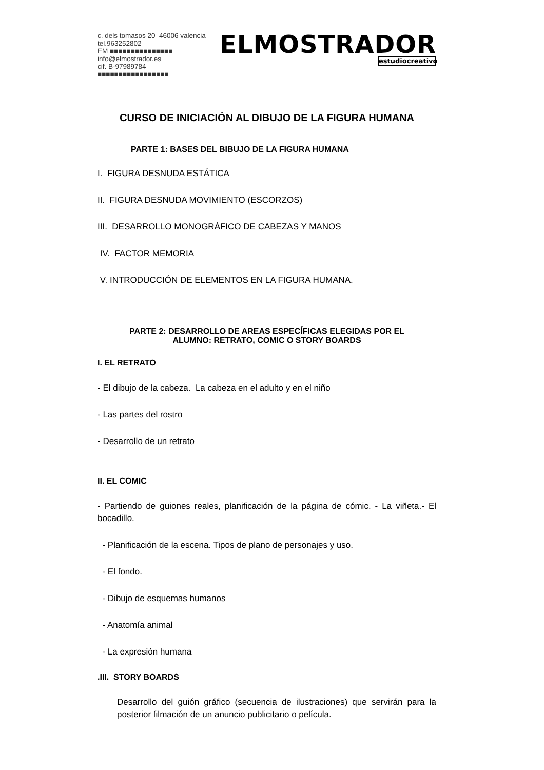c. dels tomasos 20 46006 valencia tel.963252802
EM ■■■■■■■■■■■■■■■ info@elmostrador.es
cif. B-97989784 ■■■■■■■■■■■■■■■■■
ELMOSTRADOR
estudiocreativo
CURSO DE INICIACIÓN AL DIBUJO DE LA FIGURA HUMANA
PARTE 1: BASES DEL BIBUJO DE LA FIGURA HUMANA
I. FIGURA DESNUDA ESTÁTICA
II. FIGURA DESNUDA MOVIMIENTO (ESCORZOS)
III. DESARROLLO MONOGRÁFICO DE CABEZAS Y MANOS
IV. FACTOR MEMORIA
V. INTRODUCCIÓN DE ELEMENTOS EN LA FIGURA HUMANA.
PARTE 2: DESARROLLO DE AREAS ESPECÍFICAS ELEGIDAS POR EL
ALUMNO: RETRATO, COMIC O STORY BOARDS
I. EL RETRATO
- El dibujo de la cabeza. La cabeza en el adulto y en el niño
- Las partes del rostro
- Desarrollo de un retrato
II. EL COMIC
- Partiendo de guiones reales, planificación de la página de cómic. - La viñeta.- El bocadillo.
- Planificación de la escena. Tipos de plano de personajes y uso.
- El fondo.
- Dibujo de esquemas humanos
- Anatomía animal
- La expresión humana
.III. STORY BOARDS
Desarrollo del guión gráfico (secuencia de ilustraciones) que servirán para la posterior filmación de un anuncio publicitario o película.